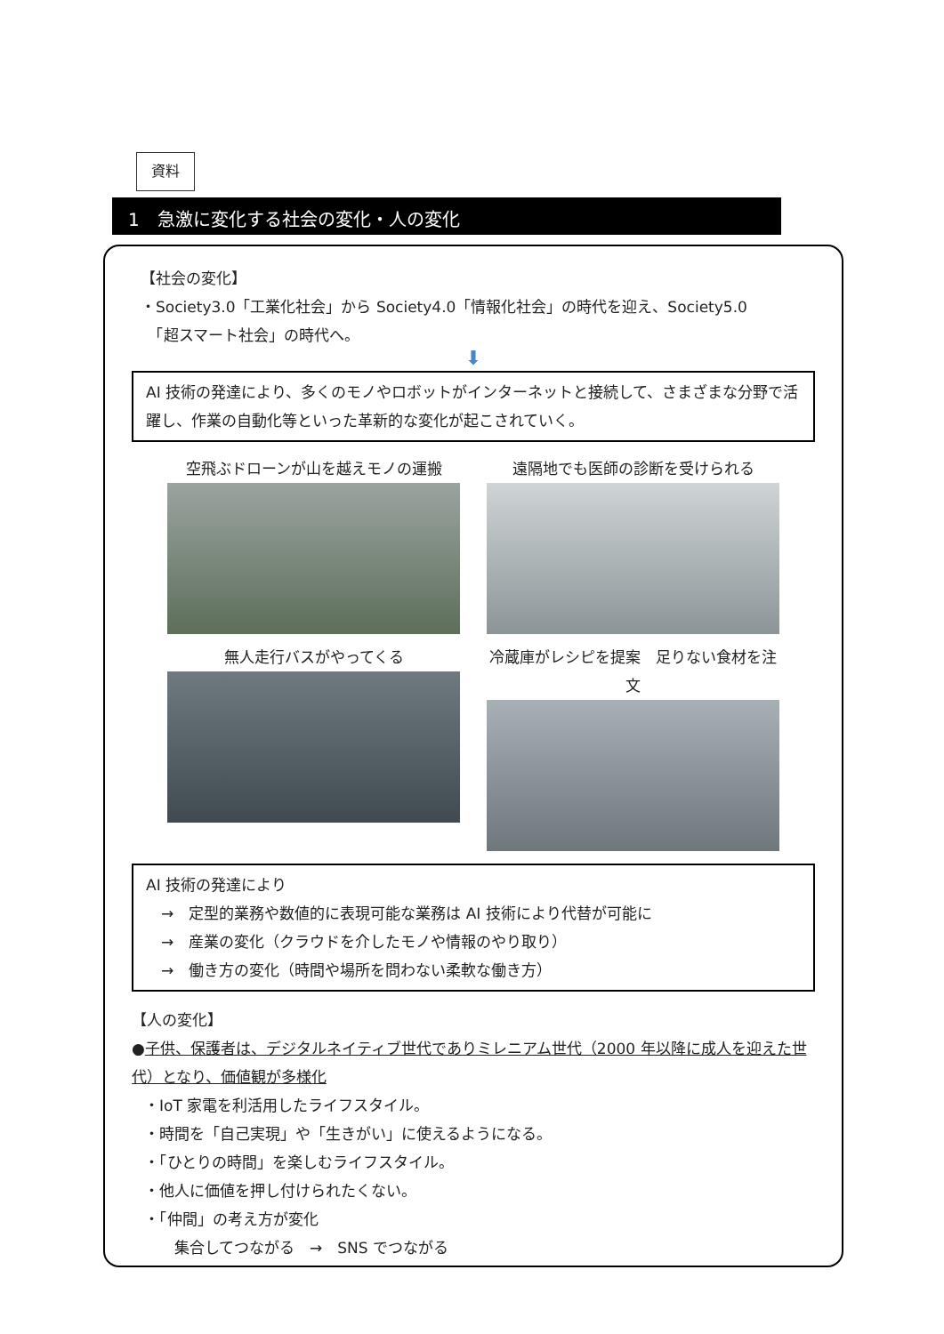資料
1　急激に変化する社会の変化・人の変化
【社会の変化】
・Society3.0「工業化社会」から Society4.0「情報化社会」の時代を迎え、Society5.0
　「超スマート社会」の時代へ。
⬇
AI 技術の発達により、多くのモノやロボットがインターネットと接続して、さまざまな分野で活躍し、作業の自動化等といった革新的な変化が起こされていく。
空飛ぶドローンが山を越えモノの運搬
遠隔地でも医師の診断を受けられる
無人走行バスがやってくる
冷蔵庫がレシピを提案　足りない食材を注文
AI 技術の発達により
　→　定型的業務や数値的に表現可能な業務は AI 技術により代替が可能に
　→　産業の変化（クラウドを介したモノや情報のやり取り）
　→　働き方の変化（時間や場所を問わない柔軟な働き方）
【人の変化】
●子供、保護者は、デジタルネイティブ世代でありミレニアム世代（2000 年以降に成人を迎えた世代）となり、価値観が多様化
・IoT 家電を利活用したライフスタイル。
・時間を「自己実現」や「生きがい」に使えるようになる。
・「ひとりの時間」を楽しむライフスタイル。
・他人に価値を押し付けられたくない。
・「仲間」の考え方が変化
　　集合してつながる　→　SNS でつながる